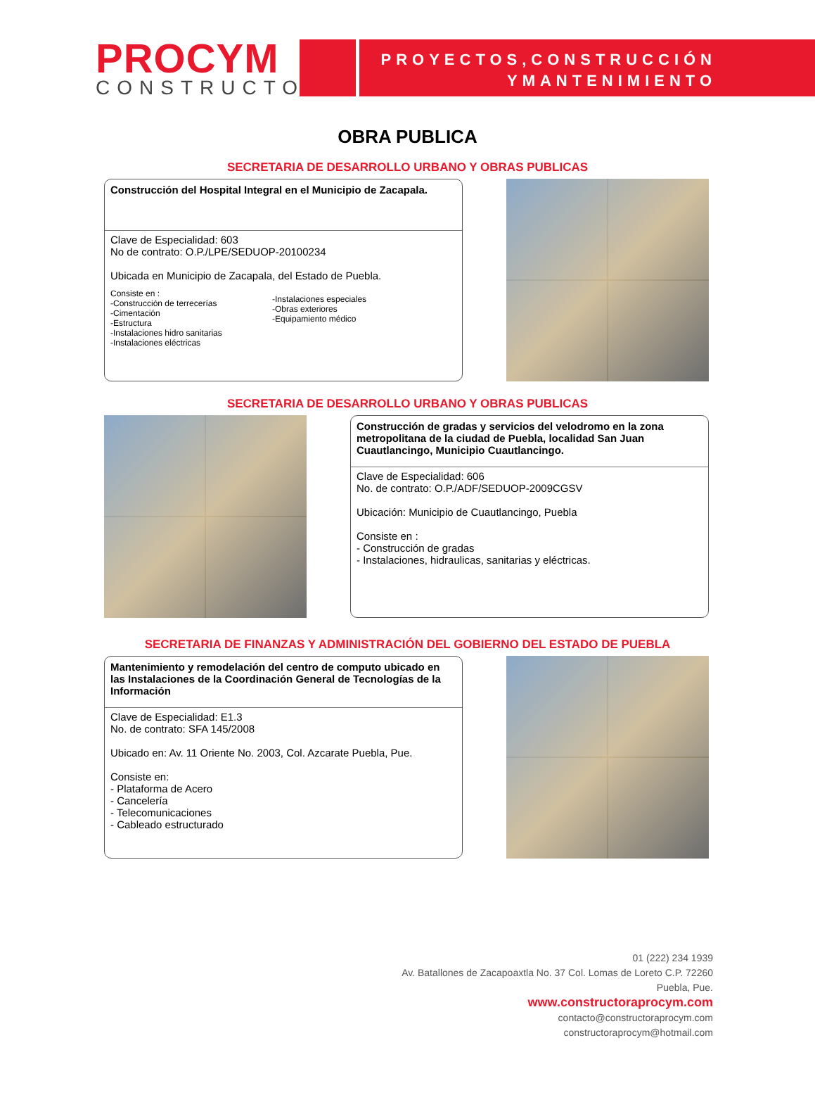PROCYM
CONSTRUCTORA
PROYECTOS,CONSTRUCCIÓN
YMANTENIMIENTO
OBRA PUBLICA
SECRETARIA DE DESARROLLO URBANO Y OBRAS PUBLICAS
Construcción del Hospital Integral en el Municipio de Zacapala.
Clave de Especialidad: 603
No de contrato: O.P./LPE/SEDUOP-20100234
Ubicada en Municipio de Zacapala, del Estado de Puebla.
Consiste en :
-Construcción de terrecerías
-Cimentación
-Estructura
-Instalaciones hidro sanitarias
-Instalaciones eléctricas
-Instalaciones especiales
-Obras exteriores
-Equipamiento médico
SECRETARIA DE DESARROLLO URBANO Y OBRAS PUBLICAS
Construcción de gradas y servicios del velodromo en la zona metropolitana de la ciudad de Puebla, localidad San Juan Cuautlancingo, Municipio Cuautlancingo.
Clave de Especialidad: 606
No. de contrato: O.P./ADF/SEDUOP-2009CGSV
Ubicación: Municipio de Cuautlancingo, Puebla
Consiste en :
- Construcción de gradas
- Instalaciones, hidraulicas, sanitarias y eléctricas.
SECRETARIA DE FINANZAS Y ADMINISTRACIÓN DEL GOBIERNO DEL ESTADO DE PUEBLA
Mantenimiento y remodelación del centro de computo ubicado en las Instalaciones de la Coordinación General de Tecnologías de la Información
Clave de Especialidad: E1.3
No. de contrato: SFA 145/2008
Ubicado en: Av. 11 Oriente No. 2003, Col. Azcarate Puebla, Pue.
Consiste en:
- Plataforma de Acero
- Cancelería
- Telecomunicaciones
- Cableado estructurado
01 (222) 234 1939
Av. Batallones de Zacapoaxtla No. 37 Col. Lomas de Loreto C.P. 72260
Puebla, Pue.
www.constructoraprocym.com
contacto@constructoraprocym.com
constructoraprocym@hotmail.com